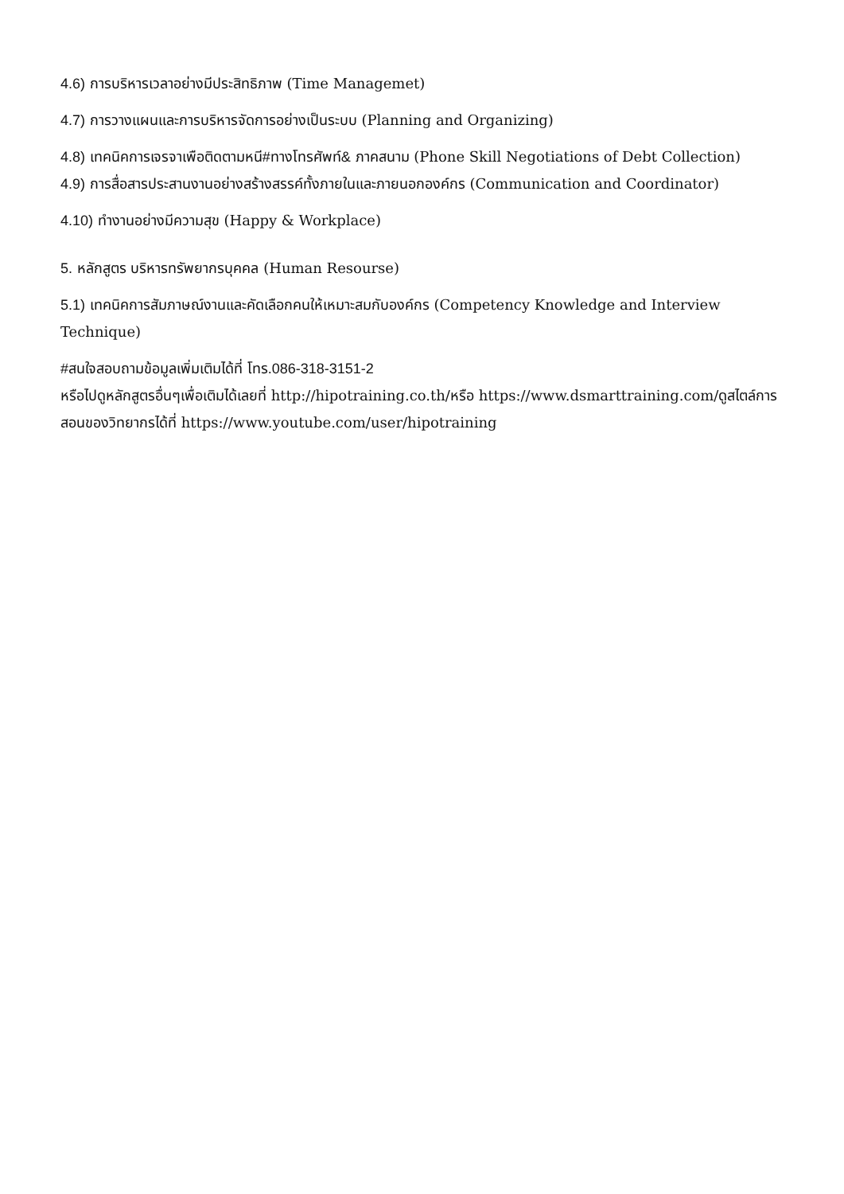4.6) การบริหารเวลาอย่างมีประสิทธิภาพ (Time Managemet)
4.7) การวางแผนและการบริหารจัดการอย่างเป็นระบบ (Planning and Organizing)
4.8) เทคนิคการเจรจาเพือติดตามหนี#ทางโทรศัพท์& ภาคสนาม (Phone Skill Negotiations of Debt Collection)
4.9) การสื่อสารประสานงานอย่างสร้างสรรค์ทั้งภายในและภายนอกองค์กร (Communication and Coordinator)
4.10) ทำงานอย่างมีความสุข (Happy & Workplace)
5. หลักสูตร บริหารทรัพยากรบุคคล (Human Resourse)
5.1) เทคนิคการสัมภาษณ์งานและคัดเลือกคนให้เหมาะสมกับองค์กร (Competency Knowledge and Interview Technique)
#สนใจสอบถามข้อมูลเพิ่มเติมได้ที่ โทร.086-318-3151-2
หรือไปดูหลักสูตรอื่นๆเพื่อเติมได้เลยที่ http://hipotraining.co.th/หรือ https://www.dsmarttraining.com/ดูสไตล์การสอนของวิทยากรได้ที่ https://www.youtube.com/user/hipotraining